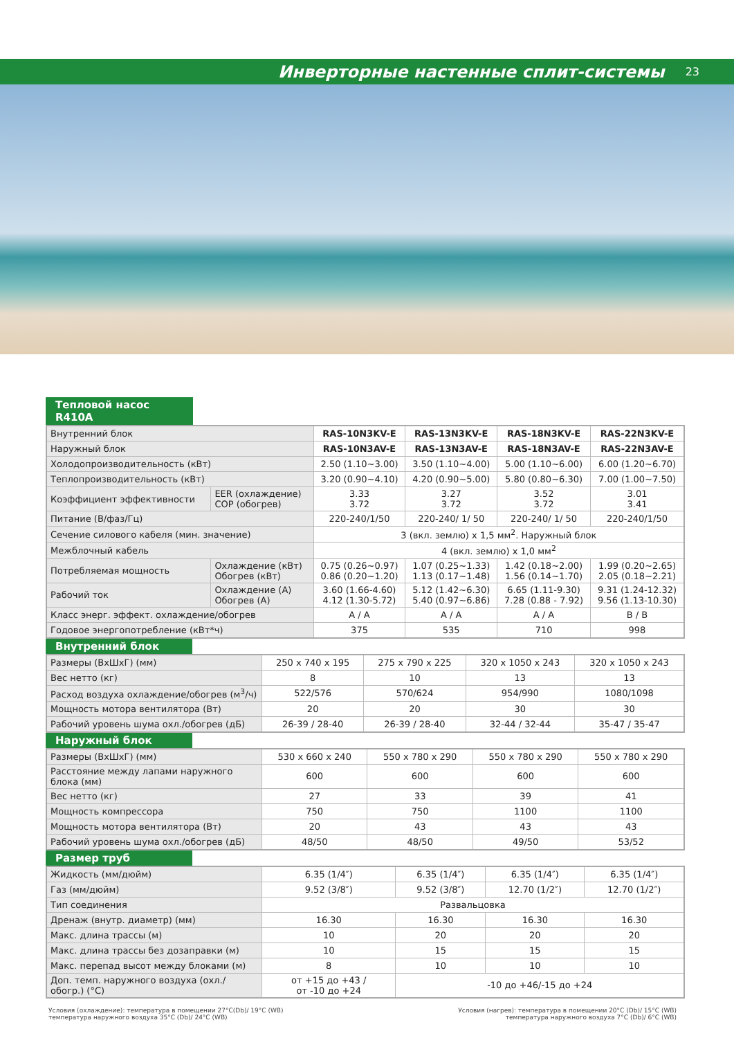Инверторные настенные сплит-системы
23
Тепловой насос R410A
| Внутренний блок | | RAS-10N3KV-E | RAS-13N3KV-E | RAS-18N3KV-E | RAS-22N3KV-E |
| Наружный блок | | RAS-10N3AV-E | RAS-13N3AV-E | RAS-18N3AV-E | RAS-22N3AV-E |
| Холодопроизводительность (кВт) | | 2.50 (1.10~3.00) | 3.50 (1.10~4.00) | 5.00 (1.10~6.00) | 6.00 (1.20~6.70) |
| Теплопроизводительность (кВт) | | 3.20 (0.90~4.10) | 4.20 (0.90~5.00) | 5.80 (0.80~6.30) | 7.00 (1.00~7.50) |
| Коэффициент эффективности | EER (охлаждение) COP (обогрев) | 3.33 3.72 | 3.27 3.72 | 3.52 3.72 | 3.01 3.41 |
| Питание (В/фаз/Гц) | | 220-240/1/50 | 220-240/ 1/ 50 | 220-240/ 1/ 50 | 220-240/1/50 |
| Сечение силового кабеля (мин. значение) | | 3 (вкл. землю) х 1,5 мм<sup>2</sup>. Наружный блок | | | |
| Межблочный кабель | | 4 (вкл. землю) х 1,0 мм<sup>2</sup> | | | |
| Потребляемая мощность | Охлаждение (кВт) Обогрев (кВт) | 0.75 (0.26~0.97) 0.86 (0.20~1.20) | 1.07 (0.25~1.33) 1.13 (0.17~1.48) | 1.42 (0.18~2.00) 1.56 (0.14~1.70) | 1.99 (0.20~2.65) 2.05 (0.18~2.21) |
| Рабочий ток | Охлаждение (А) Обогрев (А) | 3.60 (1.66-4.60) 4.12 (1.30-5.72) | 5.12 (1.42~6.30) 5.40 (0.97~6.86) | 6.65 (1.11-9.30) 7.28 (0.88 - 7.92) | 9.31 (1.24-12.32) 9.56 (1.13-10.30) |
| Класс энерг. эффект. охлаждение/обогрев | | A / A | A / A | A / A | B / B |
| Годовое энергопотребление (кВт*ч) | | 375 | 535 | 710 | 998 |
Внутренний блок
| Размеры (ВхШхГ) (мм) | 250 x 740 x 195 | 275 x 790 x 225 | 320 x 1050 x 243 | 320 x 1050 x 243 |
| Вес нетто (кг) | 8 | 10 | 13 | 13 |
| Расход воздуха охлаждение/обогрев (м<sup>3</sup>/ч) | 522/576 | 570/624 | 954/990 | 1080/1098 |
| Мощность мотора вентилятора (Вт) | 20 | 20 | 30 | 30 |
| Рабочий уровень шума охл./обогрев (дБ) | 26-39 / 28-40 | 26-39 / 28-40 | 32-44 / 32-44 | 35-47 / 35-47 |
Наружный блок
| Размеры (ВхШхГ) (мм) | 530 x 660 x 240 | 550 x 780 x 290 | 550 x 780 x 290 | 550 x 780 x 290 |
| Расстояние между лапами наружного блока (мм) | 600 | 600 | 600 | 600 |
| Вес нетто (кг) | 27 | 33 | 39 | 41 |
| Мощность компрессора | 750 | 750 | 1100 | 1100 |
| Мощность мотора вентилятора (Вт) | 20 | 43 | 43 | 43 |
| Рабочий уровень шума охл./обогрев (дБ) | 48/50 | 48/50 | 49/50 | 53/52 |
Размер труб
| Жидкость (мм/дюйм) | 6.35 (1/4″) | 6.35 (1/4″) | 6.35 (1/4″) | 6.35 (1/4″) |
| Газ (мм/дюйм) | 9.52 (3/8″) | 9.52 (3/8″) | 12.70 (1/2″) | 12.70 (1/2″) |
| Тип соединения | Развальцовка | | | |
| Дренаж (внутр. диаметр) (мм) | 16.30 | 16.30 | 16.30 | 16.30 |
| Макс. длина трассы (м) | 10 | 20 | 20 | 20 |
| Макс. длина трассы без дозаправки (м) | 10 | 15 | 15 | 15 |
| Макс. перепад высот между блоками (м) | 8 | 10 | 10 | 10 |
| Доп. темп. наружного воздуха (охл./обогр.) (°С) | от +15 до +43 / от -10 до +24 | -10 до +46/-15 до +24 | | |
Условия (охлаждение): температура в помещении 27°C(Db)/ 19°C (WB)
температура наружного воздуха 35°C (Db)/ 24°C (WB)
Условия (нагрев): температура в помещении 20°C (Db)/ 15°C (WB)
температура наружного воздуха 7°C (Db)/ 6°C (WB)